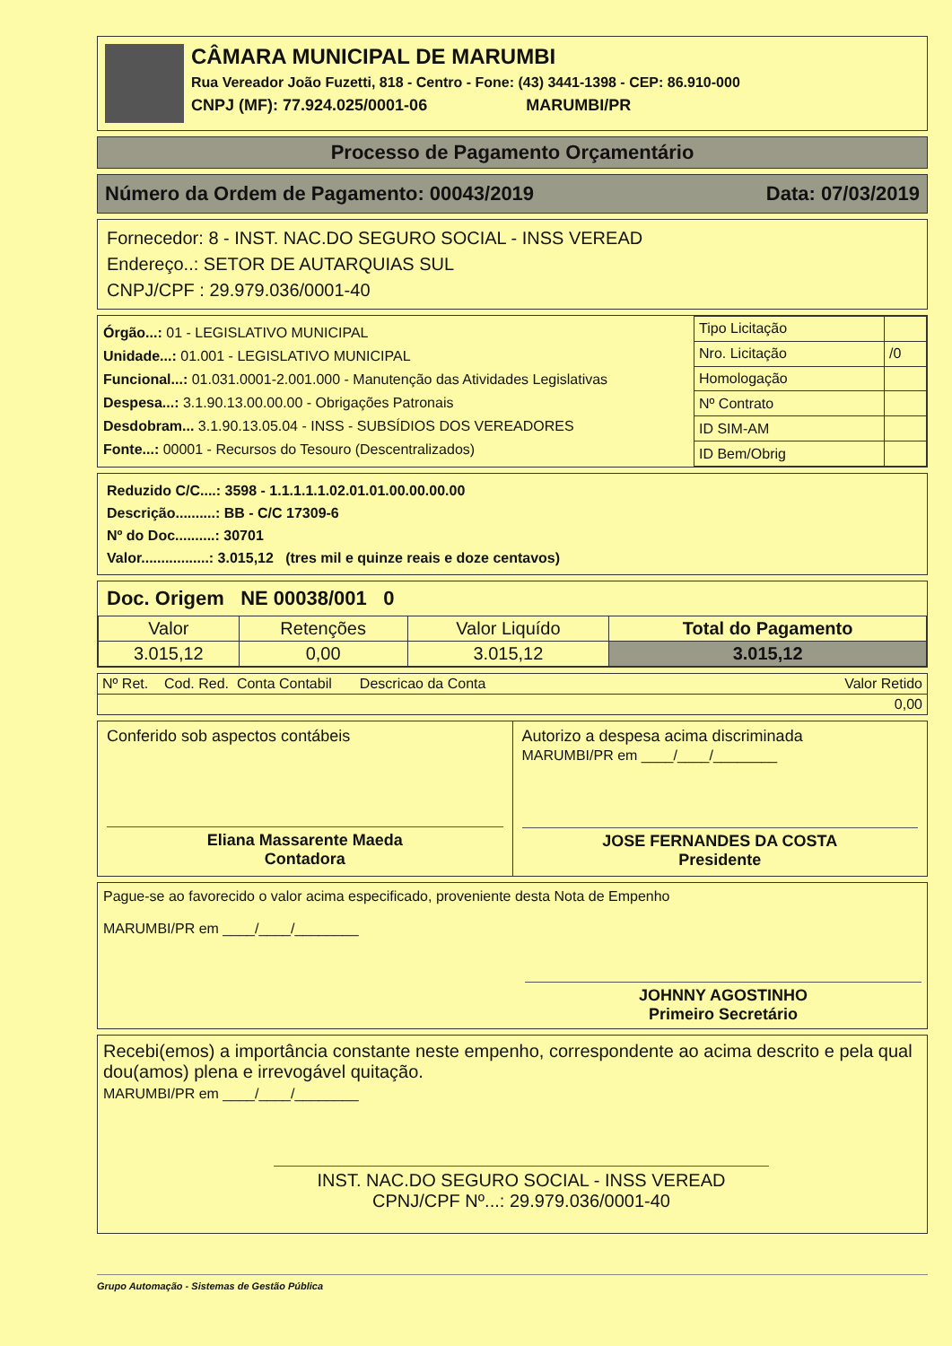CÂMARA MUNICIPAL DE MARUMBI
Rua Vereador João Fuzetti, 818 - Centro - Fone: (43) 3441-1398 - CEP: 86.910-000
CNPJ (MF): 77.924.025/0001-06 MARUMBI/PR
Processo de Pagamento Orçamentário
Número da Ordem de Pagamento: 00043/2019 Data: 07/03/2019
Fornecedor: 8 - INST. NAC.DO SEGURO SOCIAL - INSS VEREAD
Endereço..: SETOR DE AUTARQUIAS SUL
CNPJ/CPF : 29.979.036/0001-40
Órgão...: 01 - LEGISLATIVO MUNICIPAL
Unidade...: 01.001 - LEGISLATIVO MUNICIPAL
Funcional...: 01.031.0001-2.001.000 - Manutenção das Atividades Legislativas
Despesa...: 3.1.90.13.00.00.00 - Obrigações Patronais
Desdobram... 3.1.90.13.05.04 - INSS - SUBSÍDIOS DOS VEREADORES
Fonte...: 00001 - Recursos do Tesouro (Descentralizados)
| Tipo Licitação | |
| Nro. Licitação | /0 |
| Homologação | |
| Nº Contrato | |
| ID SIM-AM | |
| ID Bem/Obrig | |
Reduzido C/C....: 3598 - 1.1.1.1.1.02.01.01.00.00.00.00
Descrição..........: BB - C/C 17309-6
Nº do Doc..........: 30701
Valor.................: 3.015,12 (tres mil e quinze reais e doze centavos)
Doc. Origem NE 00038/001 0
| Valor | Retenções | Valor Liquído | Total do Pagamento |
| 3.015,12 | 0,00 | 3.015,12 | 3.015,12 |
| Nº Ret. Cod. Red. Conta Contabil Descricao da Conta | Valor Retido |
| 0,00 | |
Conferido sob aspectos contábeis
Eliana Massarente Maeda
Contadora
Autorizo a despesa acima discriminada
MARUMBI/PR em ____/____/________
JOSE FERNANDES DA COSTA
Presidente
Pague-se ao favorecido o valor acima especificado, proveniente desta Nota de Empenho
MARUMBI/PR em ____/____/________
JOHNNY AGOSTINHO
Primeiro Secretário
Recebi(emos) a importância constante neste empenho, correspondente ao acima descrito e pela qual dou(amos) plena e irrevogável quitação.
MARUMBI/PR em ____/____/________
INST. NAC.DO SEGURO SOCIAL - INSS VEREAD
CPNJ/CPF Nº...: 29.979.036/0001-40
Grupo Automação - Sistemas de Gestão Pública